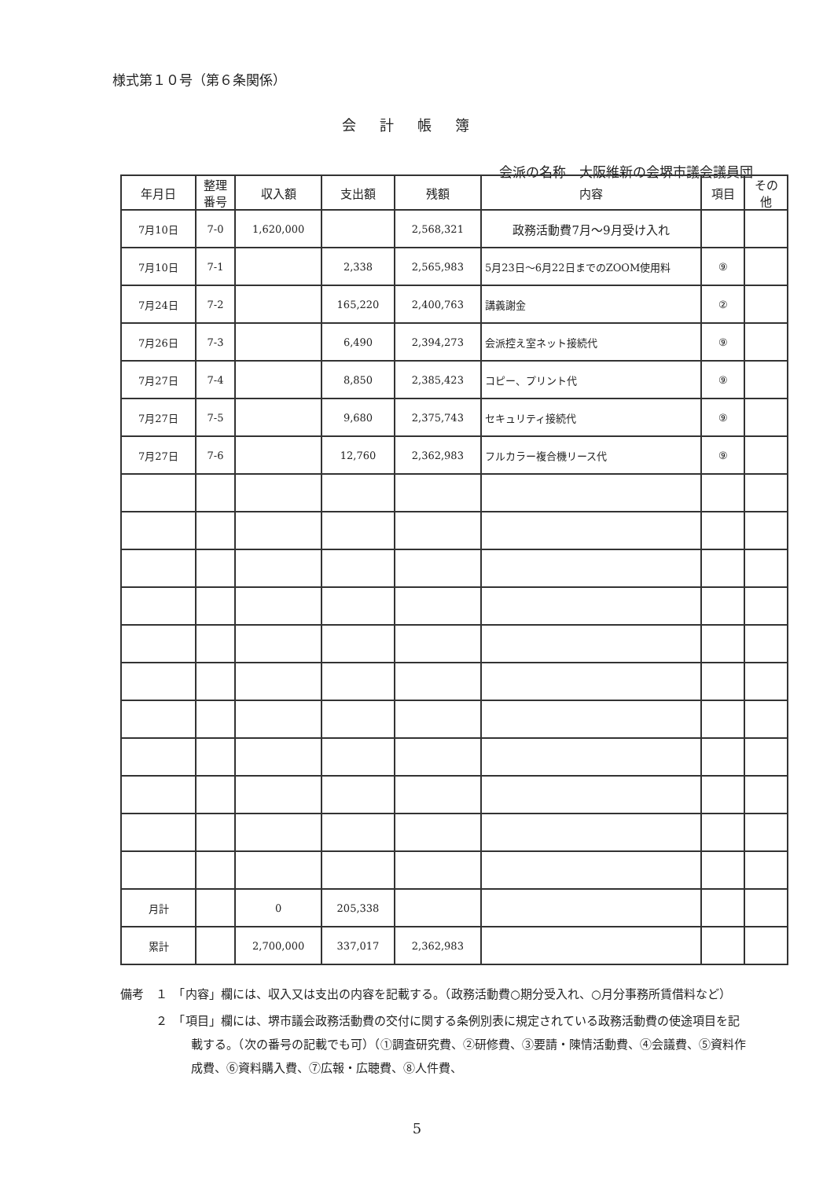様式第１０号（第６条関係）
会計帳簿
会派の名称　大阪維新の会堺市議会議員団
| 年月日 | 整理 番号 | 収入額 | 支出額 | 残額 | 内容 | 項目 | その 他 |
| --- | --- | --- | --- | --- | --- | --- | --- |
| 7月10日 | 7-0 | 1,620,000 | | 2,568,321 | 政務活動費7月～9月受け入れ | | |
| 7月10日 | 7-1 | | 2,338 | 2,565,983 | 5月23日～6月22日までのZOOM使用料 | ⑨ | |
| 7月24日 | 7-2 | | 165,220 | 2,400,763 | 講義謝金 | ② | |
| 7月26日 | 7-3 | | 6,490 | 2,394,273 | 会派控え室ネット接続代 | ⑨ | |
| 7月27日 | 7-4 | | 8,850 | 2,385,423 | コピー、プリント代 | ⑨ | |
| 7月27日 | 7-5 | | 9,680 | 2,375,743 | セキュリティ接続代 | ⑨ | |
| 7月27日 | 7-6 | | 12,760 | 2,362,983 | フルカラー複合機リース代 | ⑨ | |
| 月計 | | 0 | 205,338 | | | | |
| 累計 | | 2,700,000 | 337,017 | 2,362,983 | | | |
備考　１　「内容」欄には、収入又は支出の内容を記載する。（政務活動費○期分受入れ、○月分事務所賃借料など）
　　　２　「項目」欄には、堺市議会政務活動費の交付に関する条例別表に規定されている政務活動費の使途項目を記載する。（次の番号の記載でも可）（①調査研究費、②研修費、③要請・陳情活動費、④会議費、⑤資料作成費、⑥資料購入費、⑦広報・広聴費、⑧人件費、
5